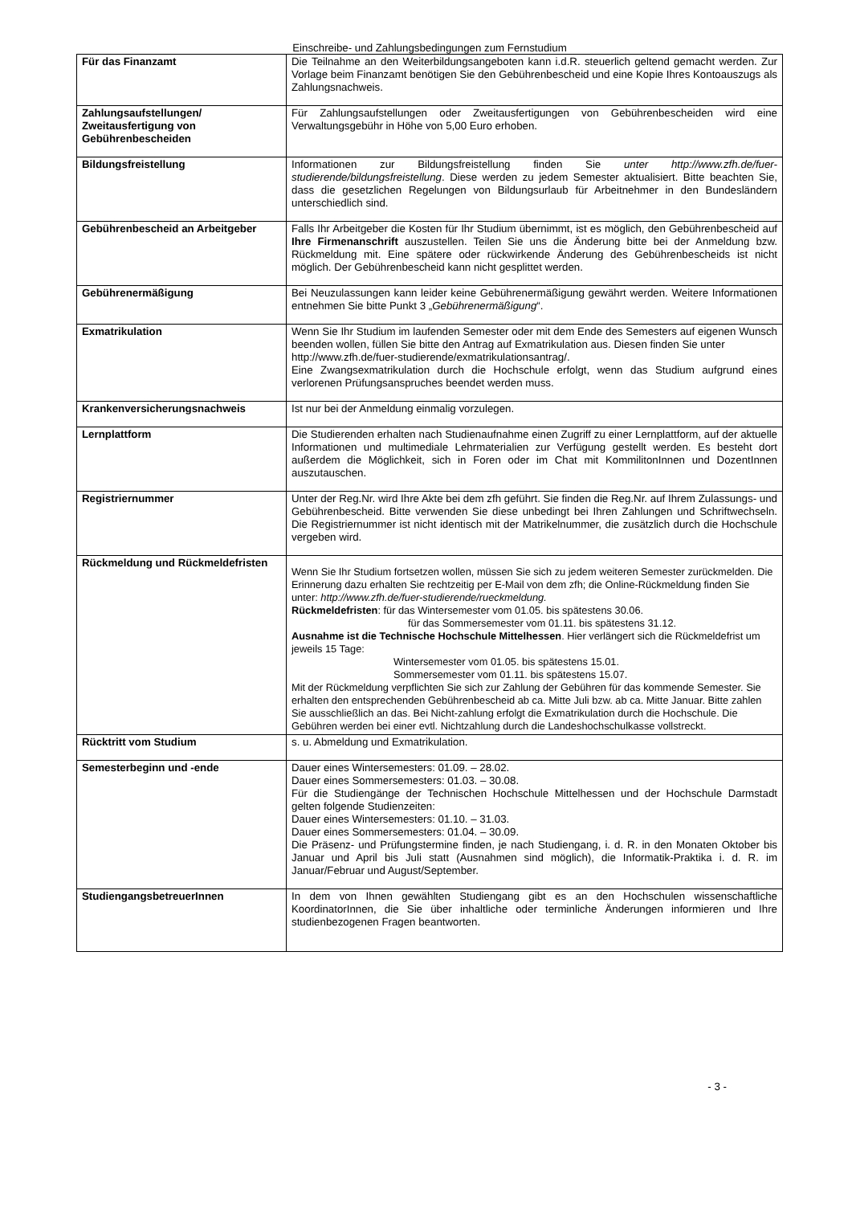Einschreibe- und Zahlungsbedingungen zum Fernstudium
| Für das Finanzamt | Die Teilnahme an den Weiterbildungsangeboten kann i.d.R. steuerlich geltend gemacht werden. Zur Vorlage beim Finanzamt benötigen Sie den Gebührenbescheid und eine Kopie Ihres Kontoauszugs als Zahlungsnachweis. |
| Zahlungsaufstellungen/ Zweitausfertigung von Gebührenbescheiden | Für Zahlungsaufstellungen oder Zweitausfertigungen von Gebührenbescheiden wird eine Verwaltungsgebühr in Höhe von 5,00 Euro erhoben. |
| Bildungsfreistellung | Informationen zur Bildungsfreistellung finden Sie unter http://www.zfh.de/fuer-studierende/bildungsfreistellung . Diese werden zu jedem Semester aktualisiert. Bitte beachten Sie, dass die gesetzlichen Regelungen von Bildungsurlaub für Arbeitnehmer in den Bundesländern unterschiedlich sind. |
| Gebührenbescheid an Arbeitgeber | Falls Ihr Arbeitgeber die Kosten für Ihr Studium übernimmt, ist es möglich, den Gebührenbescheid auf Ihre Firmenanschrift auszustellen. Teilen Sie uns die Änderung bitte bei der Anmeldung bzw. Rückmeldung mit. Eine spätere oder rückwirkende Änderung des Gebührenbescheids ist nicht möglich. Der Gebührenbescheid kann nicht gesplittet werden. |
| Gebührenermäßigung | Bei Neuzulassungen kann leider keine Gebührenermäßigung gewährt werden. Weitere Informationen entnehmen Sie bitte Punkt 3 „ Gebührenermäßigung “. |
| Exmatrikulation | Wenn Sie Ihr Studium im laufenden Semester oder mit dem Ende des Semesters auf eigenen Wunsch beenden wollen, füllen Sie bitte den Antrag auf Exmatrikulation aus. Diesen finden Sie unter http://www.zfh.de/fuer-studierende/exmatrikulationsantrag/. Eine Zwangsexmatrikulation durch die Hochschule erfolgt, wenn das Studium aufgrund eines verlorenen Prüfungsanspruches beendet werden muss. |
| Krankenversicherungsnachweis | Ist nur bei der Anmeldung einmalig vorzulegen. |
| Lernplattform | Die Studierenden erhalten nach Studienaufnahme einen Zugriff zu einer Lernplattform, auf der aktuelle Informationen und multimediale Lehrmaterialien zur Verfügung gestellt werden. Es besteht dort außerdem die Möglichkeit, sich in Foren oder im Chat mit KommilitonInnen und DozentInnen auszutauschen. |
| Registriernummer | Unter der Reg.Nr. wird Ihre Akte bei dem zfh geführt. Sie finden die Reg.Nr. auf Ihrem Zulassungs- und Gebührenbescheid. Bitte verwenden Sie diese unbedingt bei Ihren Zahlungen und Schriftwechseln. Die Registriernummer ist nicht identisch mit der Matrikelnummer, die zusätzlich durch die Hochschule vergeben wird. |
| Rückmeldung und Rückmeldefristen | Wenn Sie Ihr Studium fortsetzen wollen, müssen Sie sich zu jedem weiteren Semester zurückmelden. Die Erinnerung dazu erhalten Sie rechtzeitig per E-Mail von dem zfh; die Online-Rückmeldung finden Sie unter: http://www.zfh.de/fuer-studierende/rueckmeldung. Rückmeldefristen : für das Wintersemester vom 01.05. bis spätestens 30.06. für das Sommersemester vom 01.11. bis spätestens 31.12. Ausnahme ist die Technische Hochschule Mittelhessen . Hier verlängert sich die Rückmeldefrist um jeweils 15 Tage: Wintersemester vom 01.05. bis spätestens 15.01. Sommersemester vom 01.11. bis spätestens 15.07. Mit der Rückmeldung verpflichten Sie sich zur Zahlung der Gebühren für das kommende Semester. Sie erhalten den entsprechenden Gebührenbescheid ab ca. Mitte Juli bzw. ab ca. Mitte Januar. Bitte zahlen Sie ausschließlich an das. Bei Nicht-zahlung erfolgt die Exmatrikulation durch die Hochschule. Die Gebühren werden bei einer evtl. Nichtzahlung durch die Landeshochschulkasse vollstreckt. |
| Rücktritt vom Studium | s. u. Abmeldung und Exmatrikulation. |
| Semesterbeginn und -ende | Dauer eines Wintersemesters: 01.09. – 28.02. Dauer eines Sommersemesters: 01.03. – 30.08. Für die Studiengänge der Technischen Hochschule Mittelhessen und der Hochschule Darmstadt gelten folgende Studienzeiten: Dauer eines Wintersemesters: 01.10. – 31.03. Dauer eines Sommersemesters: 01.04. – 30.09. Die Präsenz- und Prüfungstermine finden, je nach Studiengang, i. d. R. in den Monaten Oktober bis Januar und April bis Juli statt (Ausnahmen sind möglich), die Informatik-Praktika i. d. R. im Januar/Februar und August/September. |
| StudiengangsbetreuerInnen | In dem von Ihnen gewählten Studiengang gibt es an den Hochschulen wissenschaftliche KoordinatorInnen, die Sie über inhaltliche oder terminliche Änderungen informieren und Ihre studienbezogenen Fragen beantworten. |
- 3 -